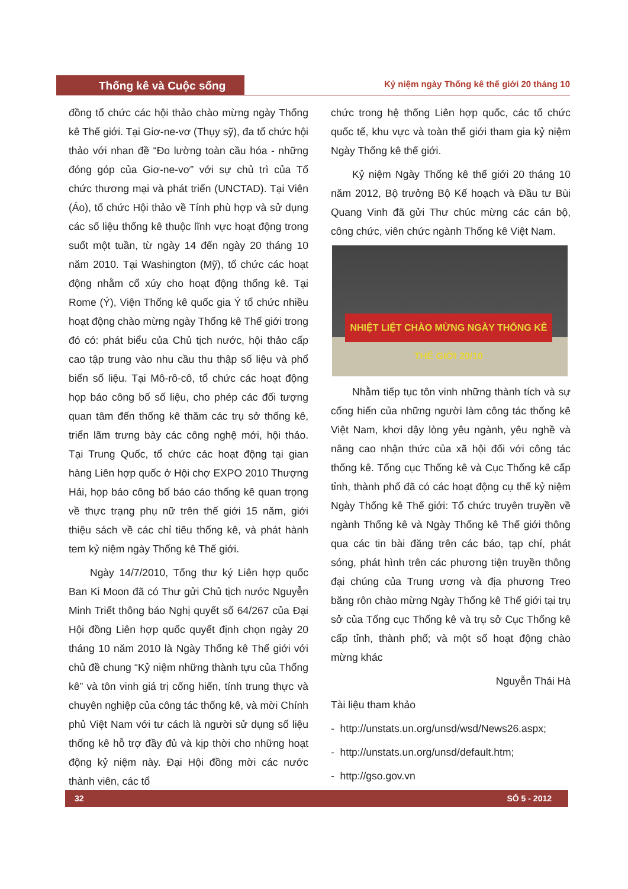Thống kê và Cuộc sống
Kỷ niệm ngày Thống kê thế giới 20 tháng 10
đồng tổ chức các hội thảo chào mừng ngày Thống kê Thế giới. Tại Giơ-ne-vơ (Thụy sỹ), đa tổ chức hội thảo với nhan đề “Đo lường toàn cầu hóa - những đóng góp của Giơ-ne-vơ” với sự chủ trì của Tổ chức thương mại và phát triển (UNCTAD). Tại Viên (Áo), tổ chức Hội thảo về Tính phù hợp và sử dụng các số liệu thống kê thuộc lĩnh vực hoạt động trong suốt một tuần, từ ngày 14 đến ngày 20 tháng 10 năm 2010. Tại Washington (Mỹ), tổ chức các hoạt động nhằm cổ xúy cho hoạt động thống kê. Tại Rome (Ý), Viện Thống kê quốc gia Ý tổ chức nhiều hoạt động chào mừng ngày Thống kê Thế giới trong đó có: phát biểu của Chủ tịch nước, hội thảo cấp cao tập trung vào nhu cầu thu thập số liệu và phổ biến số liệu. Tại Mô-rô-cô, tổ chức các hoạt động họp báo công bố số liệu, cho phép các đối tượng quan tâm đến thống kê thăm các trụ sở thống kê, triển lãm trưng bày các công nghệ mới, hội thảo. Tại Trung Quốc, tổ chức các hoạt động tại gian hàng Liên hợp quốc ở Hội chợ EXPO 2010 Thượng Hải, họp báo công bố báo cáo thống kê quan trọng về thực trạng phụ nữ trên thế giới 15 năm, giới thiệu sách về các chỉ tiêu thống kê, và phát hành tem kỷ niệm ngày Thống kê Thế giới.
Ngày 14/7/2010, Tổng thư ký Liên hợp quốc Ban Ki Moon đã có Thư gửi Chủ tịch nước Nguyễn Minh Triết thông báo Nghị quyết số 64/267 của Đại Hội đồng Liên hợp quốc quyết định chọn ngày 20 tháng 10 năm 2010 là Ngày Thống kê Thế giới với chủ đề chung “Kỷ niệm những thành tựu của Thống kê” và tôn vinh giá trị cống hiến, tính trung thực và chuyên nghiệp của công tác thống kê, và mời Chính phủ Việt Nam với tư cách là người sử dụng số liệu thống kê hỗ trợ đầy đủ và kịp thời cho những hoạt động kỷ niệm này. Đại Hội đồng mời các nước thành viên, các tổ
chức trong hệ thống Liên hợp quốc, các tổ chức quốc tế, khu vực và toàn thế giới tham gia kỷ niệm Ngày Thống kê thế giới.
Kỷ niệm Ngày Thống kê thế giới 20 tháng 10 năm 2012, Bộ trưởng Bộ Kế hoạch và Đầu tư Bùi Quang Vinh đã gửi Thư chúc mừng các cán bộ, công chức, viên chức ngành Thống kê Việt Nam.
NHIỆT LIỆT CHÀO MỪNG NGÀY THỐNG KÊ THẾ GIỚI 20/10
Nhằm tiếp tục tôn vinh những thành tích và sự cống hiến của những người làm công tác thống kê Việt Nam, khơi dậy lòng yêu ngành, yêu nghề và nâng cao nhận thức của xã hội đối với công tác thống kê. Tổng cục Thống kê và Cục Thống kê cấp tỉnh, thành phố đã có các hoạt động cụ thể kỷ niệm Ngày Thống kê Thế giới: Tổ chức truyên truyền về ngành Thống kê và Ngày Thống kê Thế giới thông qua các tin bài đăng trên các báo, tạp chí, phát sóng, phát hình trên các phương tiện truyền thông đại chúng của Trung ương và địa phương Treo băng rôn chào mừng Ngày Thống kê Thế giới tại trụ sở của Tổng cục Thống kê và trụ sở Cục Thống kê cấp tỉnh, thành phố; và một số hoạt động chào mừng khác
Nguyễn Thái Hà
Tài liệu tham khảo
- http://unstats.un.org/unsd/wsd/News26.aspx;
- http://unstats.un.org/unsd/default.htm;
- http://gso.gov.vn
32 SỐ 5 - 2012